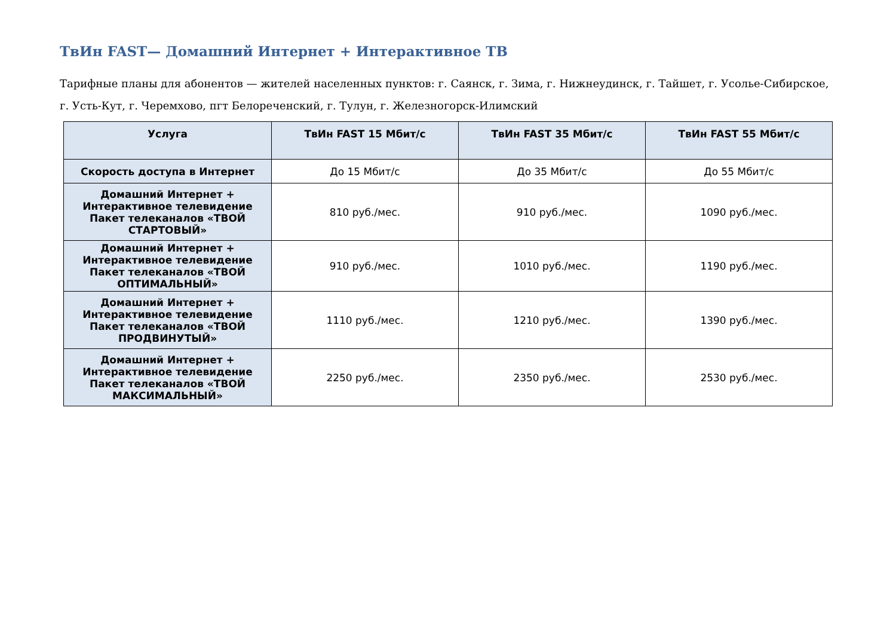ТвИн FAST— Домашний Интернет + Интерактивное ТВ
Тарифные планы для абонентов — жителей населенных пунктов: г. Саянск, г. Зима, г. Нижнеудинск, г. Тайшет, г. Усолье-Сибирское, г. Усть-Кут, г. Черемхово, пгт Белореченский, г. Тулун, г. Железногорск-Илимский
| Услуга | ТвИн FAST 15 Мбит/с | ТвИн FAST 35 Мбит/с | ТвИн FAST 55 Мбит/с |
| --- | --- | --- | --- |
| Скорость доступа в Интернет | До 15 Мбит/с | До 35 Мбит/с | До 55 Мбит/с |
| Домашний Интернет + Интерактивное телевидение Пакет телеканалов «ТВОЙ СТАРТОВЫЙ» | 810 руб./мес. | 910 руб./мес. | 1090 руб./мес. |
| Домашний Интернет + Интерактивное телевидение Пакет телеканалов «ТВОЙ ОПТИМАЛЬНЫЙ» | 910 руб./мес. | 1010 руб./мес. | 1190 руб./мес. |
| Домашний Интернет + Интерактивное телевидение Пакет телеканалов «ТВОЙ ПРОДВИНУТЫЙ» | 1110 руб./мес. | 1210 руб./мес. | 1390 руб./мес. |
| Домашний Интернет + Интерактивное телевидение Пакет телеканалов «ТВОЙ МАКСИМАЛЬНЫЙ» | 2250 руб./мес. | 2350 руб./мес. | 2530 руб./мес. |